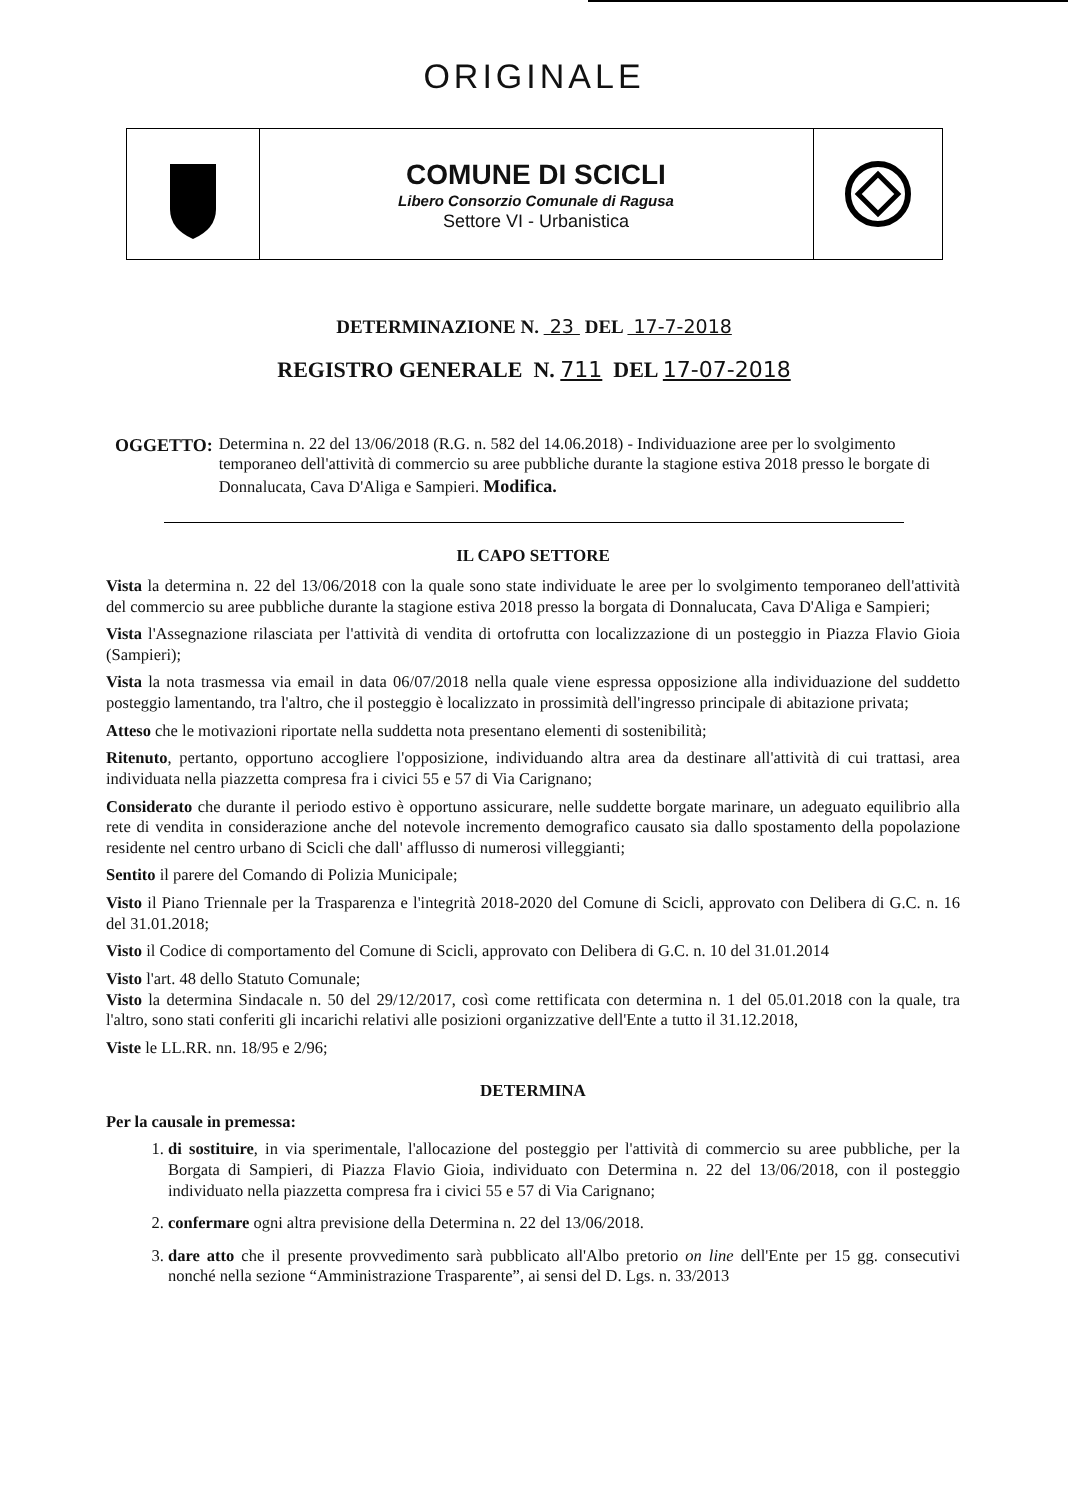ORIGINALE
COMUNE DI SCICLI
Libero Consorzio Comunale di Ragusa
Settore VI - Urbanistica
DETERMINAZIONE N. 23 DEL 17-7-2018
REGISTRO GENERALE N. 711 DEL 17-07-2018
OGGETTO: Determina n. 22 del 13/06/2018 (R.G. n. 582 del 14.06.2018) - Individuazione aree per lo svolgimento temporaneo dell'attività di commercio su aree pubbliche durante la stagione estiva 2018 presso le borgate di Donnalucata, Cava D'Aliga e Sampieri. Modifica.
IL CAPO SETTORE
Vista la determina n. 22 del 13/06/2018 con la quale sono state individuate le aree per lo svolgimento temporaneo dell'attività del commercio su aree pubbliche durante la stagione estiva 2018 presso la borgata di Donnalucata, Cava D'Aliga e Sampieri;
Vista l'Assegnazione rilasciata per l'attività di vendita di ortofrutta con localizzazione di un posteggio in Piazza Flavio Gioia (Sampieri);
Vista la nota trasmessa via email in data 06/07/2018 nella quale viene espressa opposizione alla individuazione del suddetto posteggio lamentando, tra l'altro, che il posteggio è localizzato in prossimità dell'ingresso principale di abitazione privata;
Atteso che le motivazioni riportate nella suddetta nota presentano elementi di sostenibilità;
Ritenuto, pertanto, opportuno accogliere l'opposizione, individuando altra area da destinare all'attività di cui trattasi, area individuata nella piazzetta compresa fra i civici 55 e 57 di Via Carignano;
Considerato che durante il periodo estivo è opportuno assicurare, nelle suddette borgate marinare, un adeguato equilibrio alla rete di vendita in considerazione anche del notevole incremento demografico causato sia dallo spostamento della popolazione residente nel centro urbano di Scicli che dall' afflusso di numerosi villeggianti;
Sentito il parere del Comando di Polizia Municipale;
Visto il Piano Triennale per la Trasparenza e l'integrità 2018-2020 del Comune di Scicli, approvato con Delibera di G.C. n. 16 del 31.01.2018;
Visto il Codice di comportamento del Comune di Scicli, approvato con Delibera di G.C. n. 10 del 31.01.2014
Visto l'art. 48 dello Statuto Comunale;
Visto la determina Sindacale n. 50 del 29/12/2017, così come rettificata con determina n. 1 del 05.01.2018 con la quale, tra l'altro, sono stati conferiti gli incarichi relativi alle posizioni organizzative dell'Ente a tutto il 31.12.2018,
Viste le LL.RR. nn. 18/95 e 2/96;
DETERMINA
Per la causale in premessa:
1. di sostituire, in via sperimentale, l'allocazione del posteggio per l'attività di commercio su aree pubbliche, per la Borgata di Sampieri, di Piazza Flavio Gioia, individuato con Determina n. 22 del 13/06/2018, con il posteggio individuato nella piazzetta compresa fra i civici 55 e 57 di Via Carignano;
2. confermare ogni altra previsione della Determina n. 22 del 13/06/2018.
3. dare atto che il presente provvedimento sarà pubblicato all'Albo pretorio on line dell'Ente per 15 gg. consecutivi nonché nella sezione “Amministrazione Trasparente”, ai sensi del D. Lgs. n. 33/2013